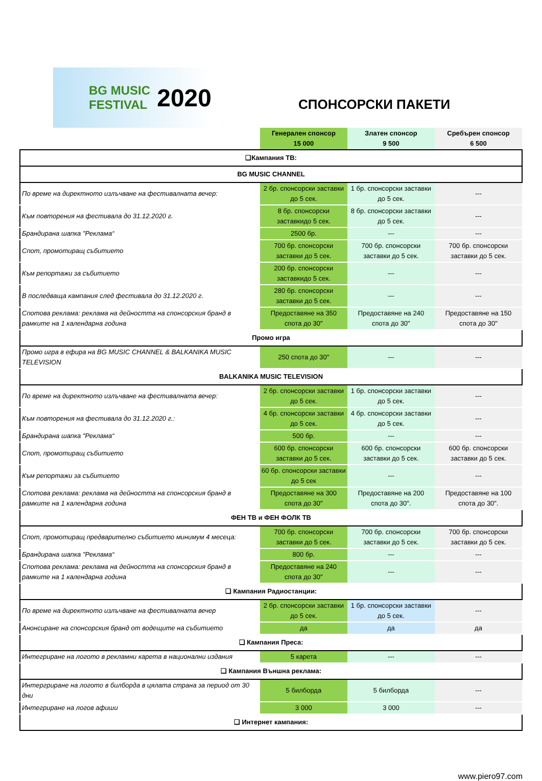BG MUSIC FESTIVAL 2020
СПОНСОРСКИ ПАКЕТИ
| | Генерален спонсор 15 000 | Златен спонсор 9 500 | Сребърен спонсор 6 500 |
| --- | --- | --- | --- |
| ❑Кампания ТВ: | | | |
| BG MUSIC CHANNEL | | | |
| По време на директното излъчване на фестивалната вечер: | 2 бр. спонсорски заставки до 5 сек. | 1 бр. спонсорски заставки до 5 сек. | --- |
| Към повторения на фестивала до 31.12.2020 г. | 8 бр. спонсорски заставкидо 5 сек. | 8 бр. спонсорски заставки до 5 сек. | --- |
| Брандирана шапка "Реклама“ | 2500 бр. | --- | --- |
| Спот, промотиращ събитието | 700 бр. спонсорски заставки до 5 сек. | 700 бр. спонсорски заставки до 5 сек. | 700 бр. спонсорски заставки до 5 сек. |
| Към репортажи за събитието | 200 бр. спонсорски заставкидо 5 сек. | --- | --- |
| В последваща кампания след фестивала до 31.12.2020 г. | 280 бр. спонсорски заставки до 5 сек. | --- | --- |
| Спотова реклама: реклама на дейността на спонсорския бранд в рамките на 1 календарна година | Предоставяне на 350 спота до 30" | Предоставяне на 240 спота до 30" | Предоставяне на 150 спота до 30" |
| Промо игра | | | |
| Промо игра в ефира на BG MUSIC CHANNEL & BALKANIKA MUSIC TELEVISION | 250 спота до 30" | --- | --- |
| BALKANIKA MUSIC TELEVISION | | | |
| По време на директното излъчване на фестивалната вечер: | 2 бр. спонсорски заставки до 5 сек. | 1 бр. спонсорски заставки до 5 сек. | --- |
| Към повторения на фестивала до 31.12.2020 г.: | 4 бр. спонсорски заставки до 5 сек. | 4 бр. спонсорски заставки до 5 сек. | --- |
| Брандирана шапка "Реклама“ | 500 бр. | --- | --- |
| Спот, промотиращ събитието | 600 бр. спонсорски заставки до 5 сек. | 600 бр. спонсорски заставки до 5 сек. | 600 бр. спонсорски заставки до 5 сек. |
| Към репортажи за събитието | 60 бр. спонсорски заставки до 5 сек | --- | --- |
| Спотова реклама: реклама на дейността на спонсорския бранд в рамките на 1 календарна година | Предоставяне на 300 спота до 30" | Предоставяне на 200 спота до 30". | Предоставяне на 100 спота до 30". |
| ФЕН ТВ и ФЕН ФОЛК ТВ | | | |
| Спот, промотиращ предварително събитието минимум 4 месеца: | 700 бр. спонсорски заставки до 5 сек. | 700 бр. спонсорски заставки до 5 сек. | 700 бр. спонсорски заставки до 5 сек. |
| Брандирана шапка "Реклама“ | 800 бр. | --- | --- |
| Спотова реклама: реклама на дейността на спонсорския бранд в рамките на 1 календарна година | Предоставяне на 240 спота до 30" | --- | --- |
| ❑ Кампания Радиостанции: | | | |
| По време на директното излъчване на фестивалната вечер | 2 бр. спонсорски заставки до 5 сек. | 1 бр. спонсорски заставки до 5 сек. | --- |
| Анонсиране на спонсорския бранд от водещите на събитието | да | да | да |
| ❑ Кампания Преса: | | | |
| Интегриране на логото в рекламни карета в национални издания | 5 карета | --- | --- |
| ❑ Кампания Външна реклама: | | | |
| Интергриране на логото в билборда в цялата страна за период от 30 дни | 5 билборда | 5 билборда | --- |
| Интегриране на логов афиши | 3 000 | 3 000 | --- |
| ❑ Интернет кампания: | | | |
www.piero97.com